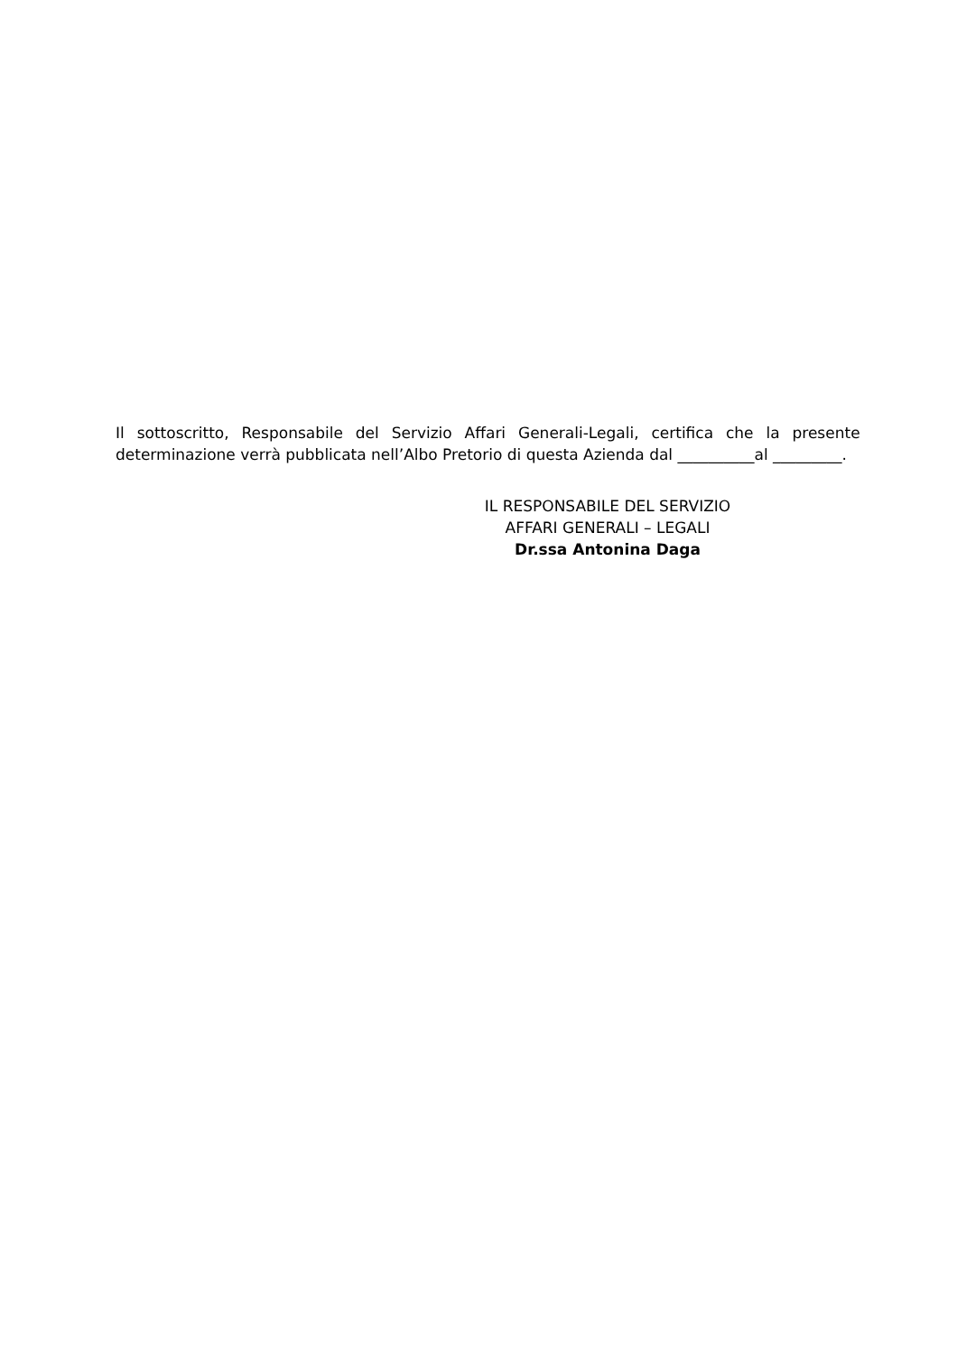Il sottoscritto, Responsabile del Servizio Affari Generali-Legali, certifica che la presente determinazione verrà pubblicata nell’Albo Pretorio di questa Azienda dal __________al _________.
IL RESPONSABILE DEL SERVIZIO
AFFARI GENERALI – LEGALI
Dr.ssa Antonina Daga